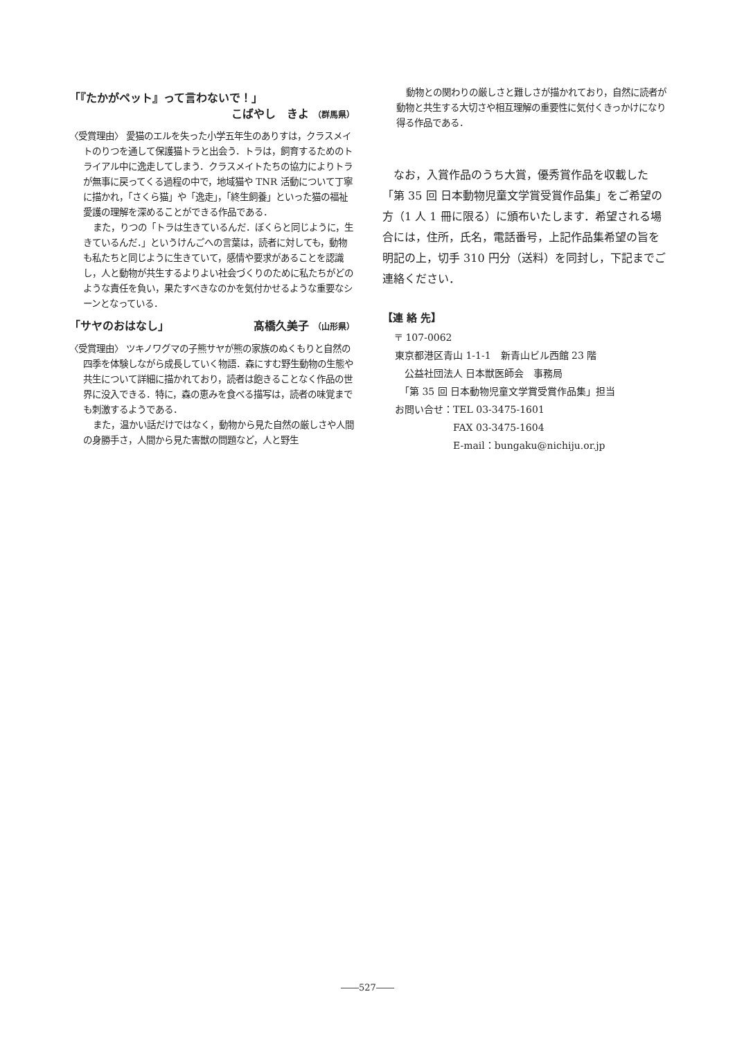「『たかがペット』って言わないで！」
こばやし　きよ （群馬県）
〈受賞理由〉 愛猫のエルを失った小学五年生のありすは，クラスメイトのりつを通して保護猫トラと出会う．トラは，飼育するためのトライアル中に逸走してしまう．クラスメイトたちの協力によりトラが無事に戻ってくる過程の中で，地域猫や TNR 活動について丁寧に描かれ，「さくら猫」や「逸走」，「終生飼養」といった猫の福祉愛護の理解を深めることができる作品である．
また，りつの「トラは生きているんだ．ぼくらと同じように，生きているんだ．」というけんごへの言葉は，読者に対しても，動物も私たちと同じように生きていて，感情や要求があることを認識し，人と動物が共生するよりよい社会づくりのために私たちがどのような責任を負い，果たすべきなのかを気付かせるような重要なシーンとなっている．
「サヤのおはなし」 髙橋久美子 （山形県）
〈受賞理由〉 ツキノワグマの子熊サヤが熊の家族のぬくもりと自然の四季を体験しながら成長していく物語．森にすむ野生動物の生態や共生について詳細に描かれており，読者は飽きることなく作品の世界に没入できる．特に，森の恵みを食べる描写は，読者の味覚までも刺激するようである．
また，温かい話だけではなく，動物から見た自然の厳しさや人間の身勝手さ，人間から見た害獣の問題など，人と野生
動物との関わりの厳しさと難しさが描かれており，自然に読者が動物と共生する大切さや相互理解の重要性に気付くきっかけになり得る作品である．
なお，入賞作品のうち大賞，優秀賞作品を収載した「第 35 回 日本動物児童文学賞受賞作品集」をご希望の方（1 人 1 冊に限る）に頒布いたします．希望される場合には，住所，氏名，電話番号，上記作品集希望の旨を明記の上，切手 310 円分（送料）を同封し，下記までご連絡ください．
【連 絡 先】
〒 107-0062
東京都港区青山 1-1-1　新青山ビル西館 23 階
　公益社団法人 日本獣医師会　事務局
　「第 35 回 日本動物児童文学賞受賞作品集」担当
お問い合せ：TEL 03-3475-1601
　　　　　　FAX 03-3475-1604
　　　　　　E-mail：bungaku@nichiju.or.jp
――527――